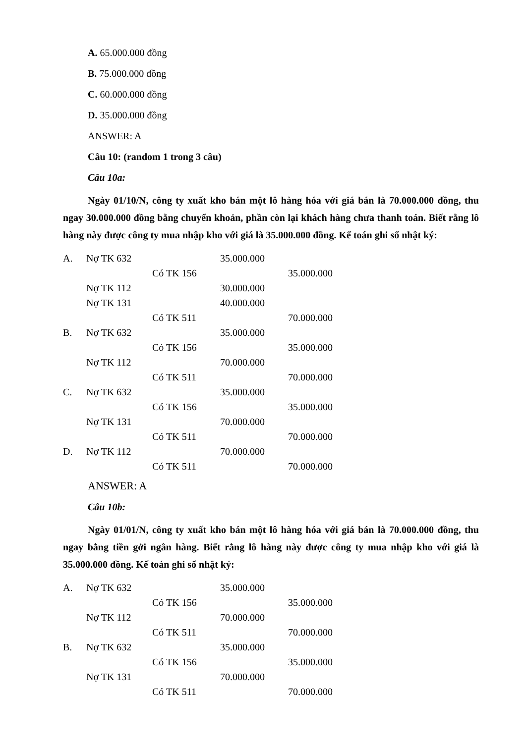A. 65.000.000 đồng
B. 75.000.000 đồng
C. 60.000.000 đồng
D. 35.000.000 đồng
ANSWER: A
Câu 10: (random 1 trong 3 câu)
Câu 10a:
Ngày 01/10/N, công ty xuất kho bán một lô hàng hóa với giá bán là 70.000.000 đồng, thu ngay 30.000.000 đồng bằng chuyển khoản, phần còn lại khách hàng chưa thanh toán. Biết rằng lô hàng này được công ty mua nhập kho với giá là 35.000.000 đồng. Kế toán ghi sổ nhật ký:
| A. | Nợ TK 632 | | 35.000.000 | |
| | | Có TK 156 | | 35.000.000 |
| | Nợ TK 112 | | 30.000.000 | |
| | Nợ TK 131 | | 40.000.000 | |
| | | Có TK 511 | | 70.000.000 |
| B. | Nợ TK 632 | | 35.000.000 | |
| | | Có TK 156 | | 35.000.000 |
| | Nợ TK 112 | | 70.000.000 | |
| | | Có TK 511 | | 70.000.000 |
| C. | Nợ TK 632 | | 35.000.000 | |
| | | Có TK 156 | | 35.000.000 |
| | Nợ TK 131 | | 70.000.000 | |
| | | Có TK 511 | | 70.000.000 |
| D. | Nợ TK 112 | | 70.000.000 | |
| | | Có TK 511 | | 70.000.000 |
ANSWER: A
Câu 10b:
Ngày 01/01/N, công ty xuất kho bán một lô hàng hóa với giá bán là 70.000.000 đồng, thu ngay bằng tiền gởi ngân hàng. Biết rằng lô hàng này được công ty mua nhập kho với giá là 35.000.000 đồng. Kế toán ghi sổ nhật ký:
| A. | Nợ TK 632 | | 35.000.000 | |
| | | Có TK 156 | | 35.000.000 |
| | Nợ TK 112 | | 70.000.000 | |
| | | Có TK 511 | | 70.000.000 |
| B. | Nợ TK 632 | | 35.000.000 | |
| | | Có TK 156 | | 35.000.000 |
| | Nợ TK 131 | | 70.000.000 | |
| | | Có TK 511 | | 70.000.000 |